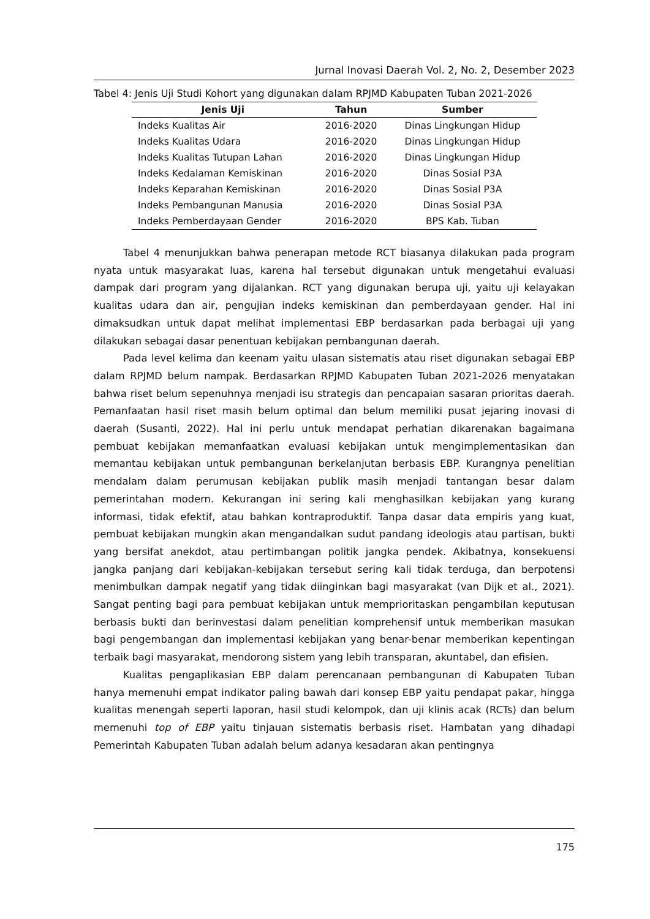Jurnal Inovasi Daerah Vol. 2, No. 2, Desember 2023
Tabel 4: Jenis Uji Studi Kohort yang digunakan dalam RPJMD Kabupaten Tuban 2021-2026
| Jenis Uji | Tahun | Sumber |
| --- | --- | --- |
| Indeks Kualitas Air | 2016-2020 | Dinas Lingkungan Hidup |
| Indeks Kualitas Udara | 2016-2020 | Dinas Lingkungan Hidup |
| Indeks Kualitas Tutupan Lahan | 2016-2020 | Dinas Lingkungan Hidup |
| Indeks Kedalaman Kemiskinan | 2016-2020 | Dinas Sosial P3A |
| Indeks Keparahan Kemiskinan | 2016-2020 | Dinas Sosial P3A |
| Indeks Pembangunan Manusia | 2016-2020 | Dinas Sosial P3A |
| Indeks Pemberdayaan Gender | 2016-2020 | BPS Kab. Tuban |
Tabel 4 menunjukkan bahwa penerapan metode RCT biasanya dilakukan pada program nyata untuk masyarakat luas, karena hal tersebut digunakan untuk mengetahui evaluasi dampak dari program yang dijalankan. RCT yang digunakan berupa uji, yaitu uji kelayakan kualitas udara dan air, pengujian indeks kemiskinan dan pemberdayaan gender. Hal ini dimaksudkan untuk dapat melihat implementasi EBP berdasarkan pada berbagai uji yang dilakukan sebagai dasar penentuan kebijakan pembangunan daerah.
Pada level kelima dan keenam yaitu ulasan sistematis atau riset digunakan sebagai EBP dalam RPJMD belum nampak. Berdasarkan RPJMD Kabupaten Tuban 2021-2026 menyatakan bahwa riset belum sepenuhnya menjadi isu strategis dan pencapaian sasaran prioritas daerah. Pemanfaatan hasil riset masih belum optimal dan belum memiliki pusat jejaring inovasi di daerah (Susanti, 2022). Hal ini perlu untuk mendapat perhatian dikarenakan bagaimana pembuat kebijakan memanfaatkan evaluasi kebijakan untuk mengimplementasikan dan memantau kebijakan untuk pembangunan berkelanjutan berbasis EBP. Kurangnya penelitian mendalam dalam perumusan kebijakan publik masih menjadi tantangan besar dalam pemerintahan modern. Kekurangan ini sering kali menghasilkan kebijakan yang kurang informasi, tidak efektif, atau bahkan kontraproduktif. Tanpa dasar data empiris yang kuat, pembuat kebijakan mungkin akan mengandalkan sudut pandang ideologis atau partisan, bukti yang bersifat anekdot, atau pertimbangan politik jangka pendek. Akibatnya, konsekuensi jangka panjang dari kebijakan-kebijakan tersebut sering kali tidak terduga, dan berpotensi menimbulkan dampak negatif yang tidak diinginkan bagi masyarakat (van Dijk et al., 2021). Sangat penting bagi para pembuat kebijakan untuk memprioritaskan pengambilan keputusan berbasis bukti dan berinvestasi dalam penelitian komprehensif untuk memberikan masukan bagi pengembangan dan implementasi kebijakan yang benar-benar memberikan kepentingan terbaik bagi masyarakat, mendorong sistem yang lebih transparan, akuntabel, dan efisien.
Kualitas pengaplikasian EBP dalam perencanaan pembangunan di Kabupaten Tuban hanya memenuhi empat indikator paling bawah dari konsep EBP yaitu pendapat pakar, hingga kualitas menengah seperti laporan, hasil studi kelompok, dan uji klinis acak (RCTs) dan belum memenuhi top of EBP yaitu tinjauan sistematis berbasis riset. Hambatan yang dihadapi Pemerintah Kabupaten Tuban adalah belum adanya kesadaran akan pentingnya
175